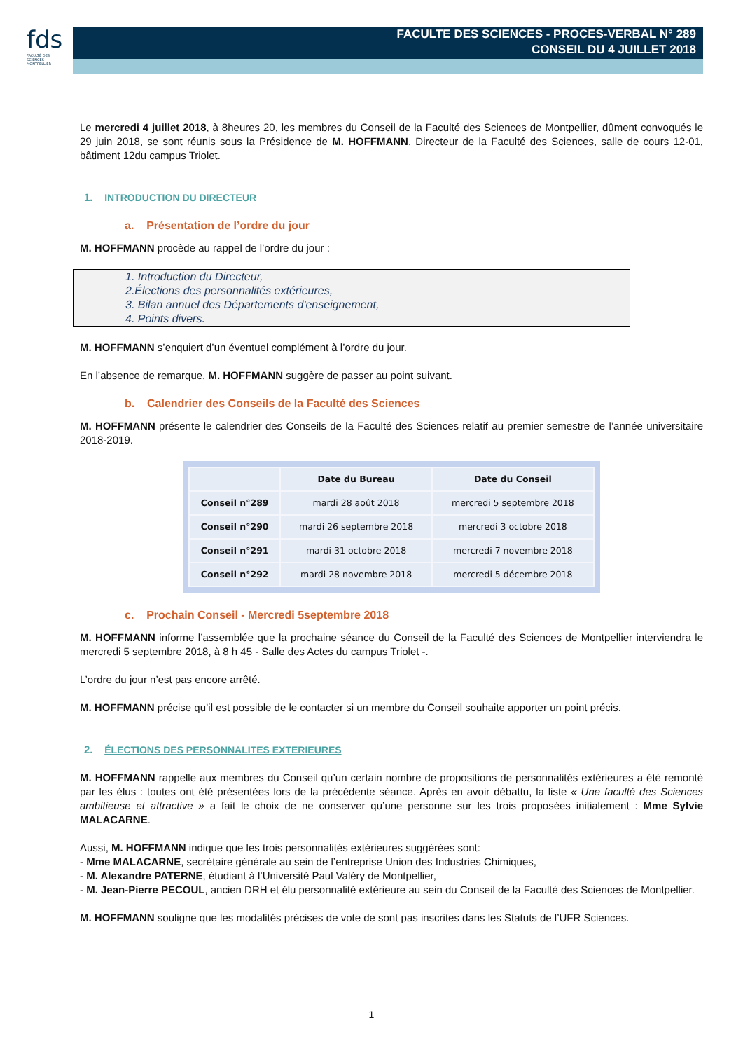fds
FACULTÉ DES SCIENCES MONTPELLIER
FACULTE DES SCIENCES - PROCES-VERBAL N° 289
CONSEIL DU 4 JUILLET 2018
Le mercredi 4 juillet 2018, à 8heures 20, les membres du Conseil de la Faculté des Sciences de Montpellier, dûment convoqués le 29 juin 2018, se sont réunis sous la Présidence de M. HOFFMANN, Directeur de la Faculté des Sciences, salle de cours 12-01, bâtiment 12du campus Triolet.
1. INTRODUCTION DU DIRECTEUR
a. Présentation de l’ordre du jour
M. HOFFMANN procède au rappel de l’ordre du jour :
1. Introduction du Directeur,
2.Élections des personnalités extérieures,
3. Bilan annuel des Départements d'enseignement,
4. Points divers.
M. HOFFMANN s’enquiert d’un éventuel complément à l’ordre du jour.
En l’absence de remarque, M. HOFFMANN suggère de passer au point suivant.
b. Calendrier des Conseils de la Faculté des Sciences
M. HOFFMANN présente le calendrier des Conseils de la Faculté des Sciences relatif au premier semestre de l’année universitaire 2018-2019.
| | Date du Bureau | Date du Conseil |
| --- | --- | --- |
| Conseil n°289 | mardi 28 août 2018 | mercredi 5 septembre 2018 |
| Conseil n°290 | mardi 26 septembre 2018 | mercredi 3 octobre 2018 |
| Conseil n°291 | mardi 31 octobre 2018 | mercredi 7 novembre 2018 |
| Conseil n°292 | mardi 28 novembre 2018 | mercredi 5 décembre 2018 |
c. Prochain Conseil - Mercredi 5septembre 2018
M. HOFFMANN informe l’assemblée que la prochaine séance du Conseil de la Faculté des Sciences de Montpellier interviendra le mercredi 5 septembre 2018, à 8 h 45 - Salle des Actes du campus Triolet -.
L’ordre du jour n’est pas encore arrêté.
M. HOFFMANN précise qu’il est possible de le contacter si un membre du Conseil souhaite apporter un point précis.
2. ÉLECTIONS DES PERSONNALITES EXTERIEURES
M. HOFFMANN rappelle aux membres du Conseil qu’un certain nombre de propositions de personnalités extérieures a été remonté par les élus : toutes ont été présentées lors de la précédente séance. Après en avoir débattu, la liste « Une faculté des Sciences ambitieuse et attractive » a fait le choix de ne conserver qu’une personne sur les trois proposées initialement : Mme Sylvie MALACARNE.
Aussi, M. HOFFMANN indique que les trois personnalités extérieures suggérées sont:
- Mme MALACARNE, secrétaire générale au sein de l’entreprise Union des Industries Chimiques,
- M. Alexandre PATERNE, étudiant à l’Université Paul Valéry de Montpellier,
- M. Jean-Pierre PECOUL, ancien DRH et élu personnalité extérieure au sein du Conseil de la Faculté des Sciences de Montpellier.
M. HOFFMANN souligne que les modalités précises de vote de sont pas inscrites dans les Statuts de l’UFR Sciences.
1